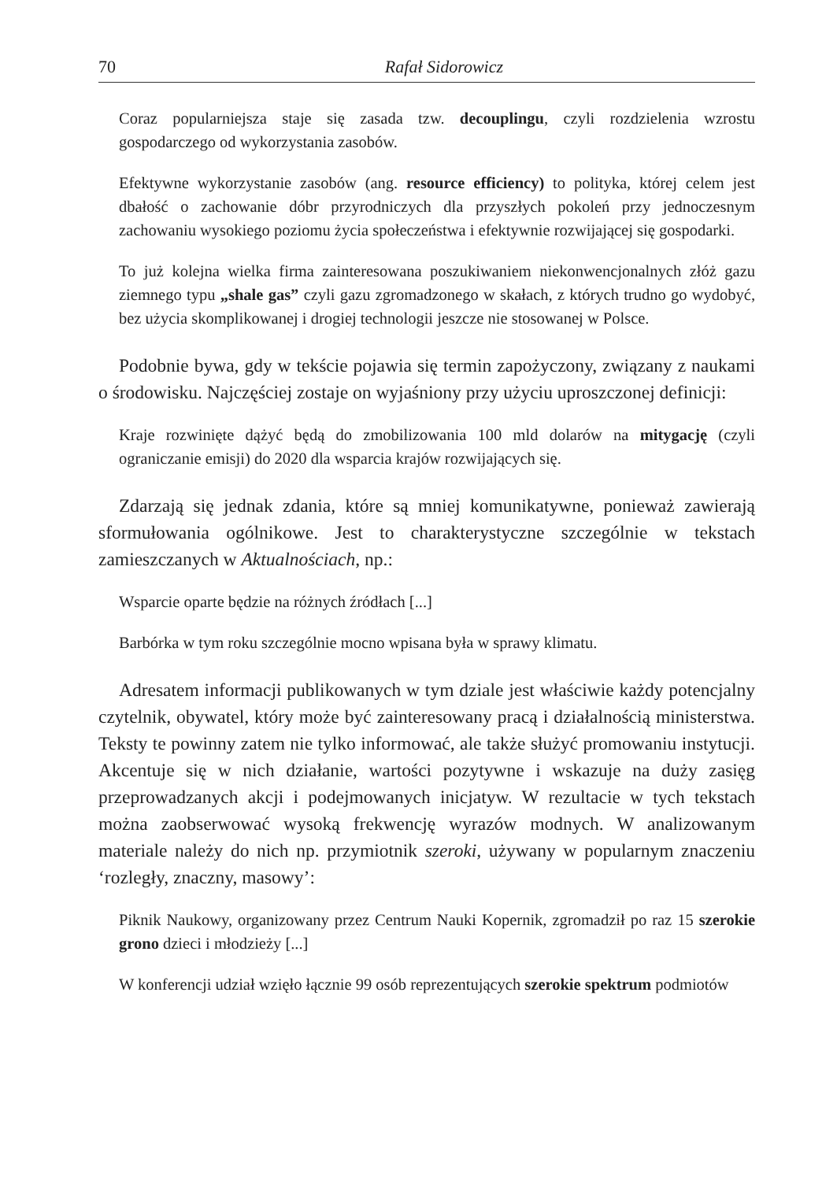70 Rafał Sidorowicz
Coraz popularniejsza staje się zasada tzw. decouplingu, czyli rozdzielenia wzrostu gospodarczego od wykorzystania zasobów.
Efektywne wykorzystanie zasobów (ang. resource efficiency) to polityka, której celem jest dbałość o zachowanie dóbr przyrodniczych dla przyszłych pokoleń przy jednoczesnym zachowaniu wysokiego poziomu życia społeczeństwa i efektywnie rozwijającej się gospodarki.
To już kolejna wielka firma zainteresowana poszukiwaniem niekonwencjonalnych złóż gazu ziemnego typu „shale gas” czyli gazu zgromadzonego w skałach, z których trudno go wydobyć, bez użycia skomplikowanej i drogiej technologii jeszcze nie stosowanej w Polsce.
Podobnie bywa, gdy w tekście pojawia się termin zapożyczony, związany z naukami o środowisku. Najczęściej zostaje on wyjaśniony przy użyciu uproszczonej definicji:
Kraje rozwinięte dążyć będą do zmobilizowania 100 mld dolarów na mitygację (czyli ograniczanie emisji) do 2020 dla wsparcia krajów rozwijających się.
Zdarzają się jednak zdania, które są mniej komunikatywne, ponieważ zawierają sformułowania ogólnikowe. Jest to charakterystyczne szczególnie w tekstach zamieszczanych w Aktualnościach, np.:
Wsparcie oparte będzie na różnych źródłach [...]
Barbórka w tym roku szczególnie mocno wpisana była w sprawy klimatu.
Adresatem informacji publikowanych w tym dziale jest właściwie każdy potencjalny czytelnik, obywatel, który może być zainteresowany pracą i działalnością ministerstwa. Teksty te powinny zatem nie tylko informować, ale także służyć promowaniu instytucji. Akcentuje się w nich działanie, wartości pozytywne i wskazuje na duży zasięg przeprowadzanych akcji i podejmowanych inicjatyw. W rezultacie w tych tekstach można zaobserwować wysoką frekwencję wyrazów modnych. W analizowanym materiale należy do nich np. przymiotnik szeroki, używany w popularnym znaczeniu ‘rozległy, znaczny, masowy’:
Piknik Naukowy, organizowany przez Centrum Nauki Kopernik, zgromadził po raz 15 szerokie grono dzieci i młodzieży [...]
W konferencji udział wzięło łącznie 99 osób reprezentujących szerokie spektrum podmiotów